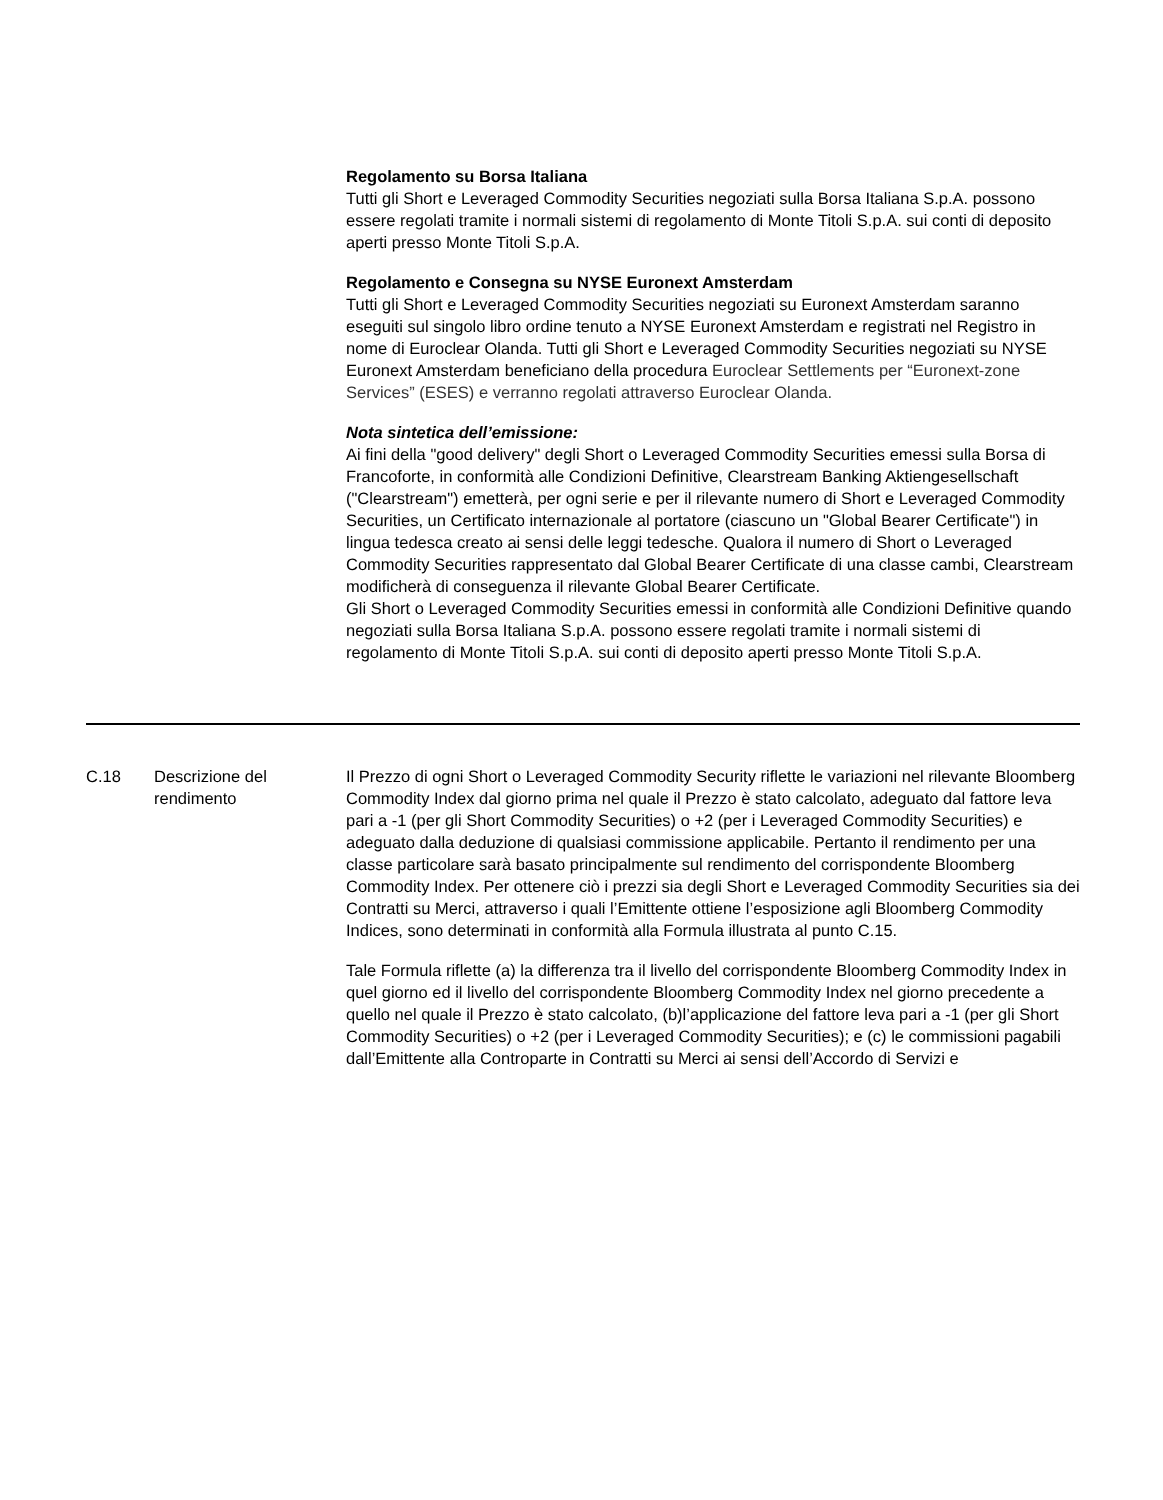Regolamento su Borsa Italiana
Tutti gli Short e Leveraged Commodity Securities negoziati sulla Borsa Italiana S.p.A. possono essere regolati tramite i normali sistemi di regolamento di Monte Titoli S.p.A. sui conti di deposito aperti presso Monte Titoli S.p.A.
Regolamento e Consegna su NYSE Euronext Amsterdam
Tutti gli Short e Leveraged Commodity Securities negoziati su Euronext Amsterdam saranno eseguiti sul singolo libro ordine tenuto a NYSE Euronext Amsterdam e registrati nel Registro in nome di Euroclear Olanda. Tutti gli Short e Leveraged Commodity Securities negoziati su NYSE Euronext Amsterdam beneficiano della procedura Euroclear Settlements per “Euronext-zone Services” (ESES) e verranno regolati attraverso Euroclear Olanda.
Nota sintetica dell’emissione:
Ai fini della "good delivery" degli Short o Leveraged Commodity Securities emessi sulla Borsa di Francoforte, in conformità alle Condizioni Definitive, Clearstream Banking Aktiengesellschaft ("Clearstream") emetterà, per ogni serie e per il rilevante numero di Short e Leveraged Commodity Securities, un Certificato internazionale al portatore (ciascuno un "Global Bearer Certificate") in lingua tedesca creato ai sensi delle leggi tedesche. Qualora il numero di Short o Leveraged Commodity Securities rappresentato dal Global Bearer Certificate di una classe cambi, Clearstream modificherà di conseguenza il rilevante Global Bearer Certificate.
Gli Short o Leveraged Commodity Securities emessi in conformità alle Condizioni Definitive quando negoziati sulla Borsa Italiana S.p.A. possono essere regolati tramite i normali sistemi di regolamento di Monte Titoli S.p.A. sui conti di deposito aperti presso Monte Titoli S.p.A.
| C.18 | Descrizione del rendimento | Il Prezzo di ogni Short o Leveraged Commodity Security riflette le variazioni nel rilevante Bloomberg Commodity Index dal giorno prima nel quale il Prezzo è stato calcolato, adeguato dal fattore leva pari a -1 (per gli Short Commodity Securities) o +2 (per i Leveraged Commodity Securities) e adeguato dalla deduzione di qualsiasi commissione applicabile. Pertanto il rendimento per una classe particolare sarà basato principalmente sul rendimento del corrispondente Bloomberg Commodity Index. Per ottenere ciò i prezzi sia degli Short e Leveraged Commodity Securities sia dei Contratti su Merci, attraverso i quali l’Emittente ottiene l’esposizione agli Bloomberg Commodity Indices, sono determinati in conformità alla Formula illustrata al punto C.15. Tale Formula riflette (a) la differenza tra il livello del corrispondente Bloomberg Commodity Index in quel giorno ed il livello del corrispondente Bloomberg Commodity Index nel giorno precedente a quello nel quale il Prezzo è stato calcolato, (b)l’applicazione del fattore leva pari a -1 (per gli Short Commodity Securities) o +2 (per i Leveraged Commodity Securities); e (c) le commissioni pagabili dall’Emittente alla Controparte in Contratti su Merci ai sensi dell’Accordo di Servizi e |